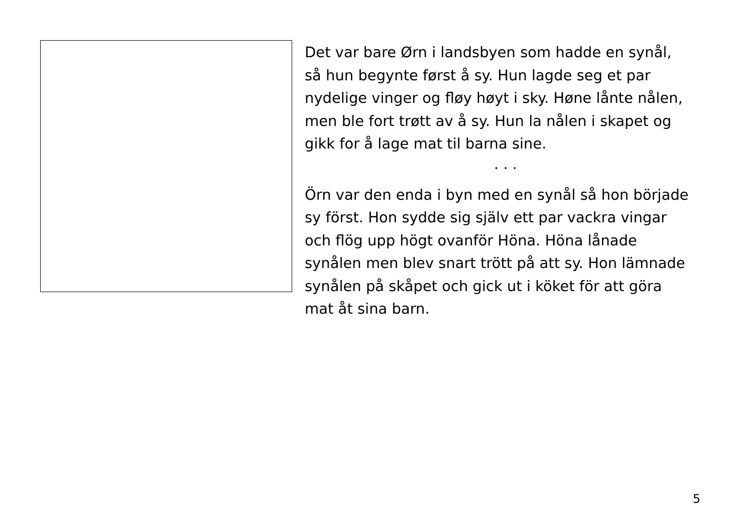Det var bare Ørn i landsbyen som hadde en synål,
så hun begynte først å sy. Hun lagde seg et par
nydelige vinger og fløy høyt i sky. Høne lånte nålen,
men ble fort trøtt av å sy. Hun la nålen i skapet og
gikk for å lage mat til barna sine.
· · ·
Örn var den enda i byn med en synål så hon började
sy först. Hon sydde sig själv ett par vackra vingar
och flög upp högt ovanför Höna. Höna lånade
synålen men blev snart trött på att sy. Hon lämnade
synålen på skåpet och gick ut i köket för att göra
mat åt sina barn.
5